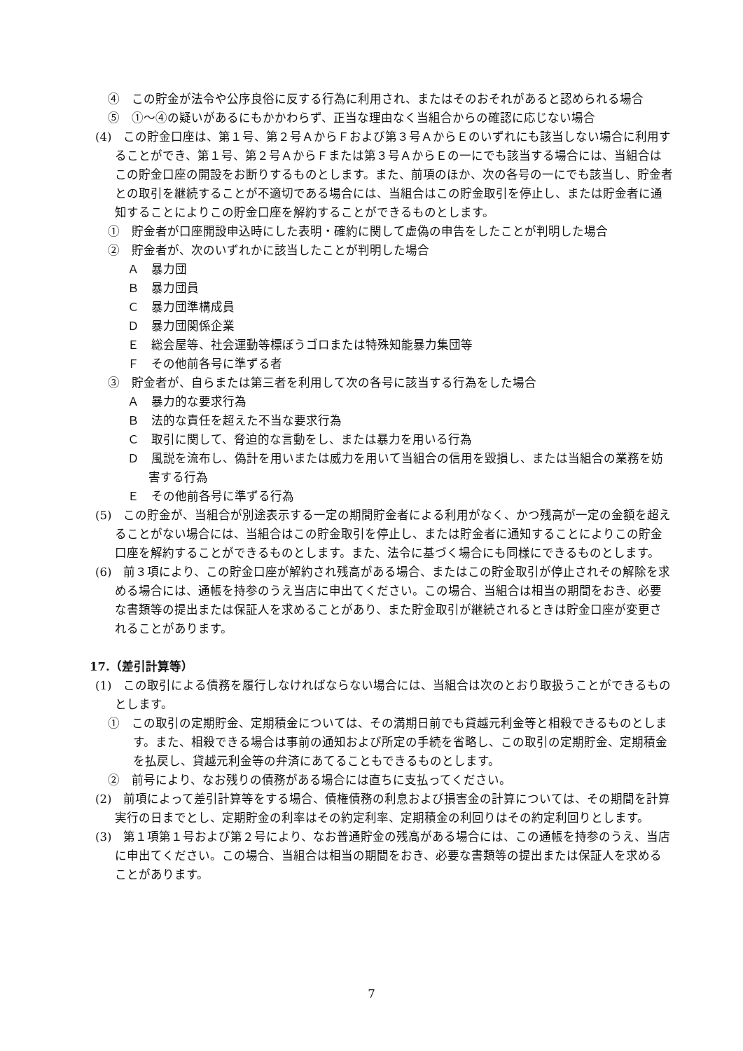④　この貯金が法令や公序良俗に反する行為に利用され、またはそのおそれがあると認められる場合
⑤　①～④の疑いがあるにもかかわらず、正当な理由なく当組合からの確認に応じない場合
(4)　この貯金口座は、第１号、第２号ＡからＦおよび第３号ＡからＥのいずれにも該当しない場合に利用することができ、第１号、第２号ＡからＦまたは第３号ＡからＥの一にでも該当する場合には、当組合はこの貯金口座の開設をお断りするものとします。また、前項のほか、次の各号の一にでも該当し、貯金者との取引を継続することが不適切である場合には、当組合はこの貯金取引を停止し、または貯金者に通知することによりこの貯金口座を解約することができるものとします。
①　貯金者が口座開設申込時にした表明・確約に関して虚偽の申告をしたことが判明した場合
②　貯金者が、次のいずれかに該当したことが判明した場合
Ａ　暴力団
Ｂ　暴力団員
Ｃ　暴力団準構成員
Ｄ　暴力団関係企業
Ｅ　総会屋等、社会運動等標ぼうゴロまたは特殊知能暴力集団等
Ｆ　その他前各号に準ずる者
③　貯金者が、自らまたは第三者を利用して次の各号に該当する行為をした場合
Ａ　暴力的な要求行為
Ｂ　法的な責任を超えた不当な要求行為
Ｃ　取引に関して、脅迫的な言動をし、または暴力を用いる行為
Ｄ　風説を流布し、偽計を用いまたは威力を用いて当組合の信用を毀損し、または当組合の業務を妨害する行為
Ｅ　その他前各号に準ずる行為
(5)　この貯金が、当組合が別途表示する一定の期間貯金者による利用がなく、かつ残高が一定の金額を超えることがない場合には、当組合はこの貯金取引を停止し、または貯金者に通知することによりこの貯金口座を解約することができるものとします。また、法令に基づく場合にも同様にできるものとします。
(6)　前３項により、この貯金口座が解約され残高がある場合、またはこの貯金取引が停止されその解除を求める場合には、通帳を持参のうえ当店に申出てください。この場合、当組合は相当の期間をおき、必要な書類等の提出または保証人を求めることがあり、また貯金取引が継続されるときは貯金口座が変更されることがあります。
17.（差引計算等）
(1)　この取引による債務を履行しなければならない場合には、当組合は次のとおり取扱うことができるものとします。
①　この取引の定期貯金、定期積金については、その満期日前でも貸越元利金等と相殺できるものとします。また、相殺できる場合は事前の通知および所定の手続を省略し、この取引の定期貯金、定期積金を払戻し、貸越元利金等の弁済にあてることもできるものとします。
②　前号により、なお残りの債務がある場合には直ちに支払ってください。
(2)　前項によって差引計算等をする場合、債権債務の利息および損害金の計算については、その期間を計算実行の日までとし、定期貯金の利率はその約定利率、定期積金の利回りはその約定利回りとします。
(3)　第１項第１号および第２号により、なお普通貯金の残高がある場合には、この通帳を持参のうえ、当店に申出てください。この場合、当組合は相当の期間をおき、必要な書類等の提出または保証人を求めることがあります。
7